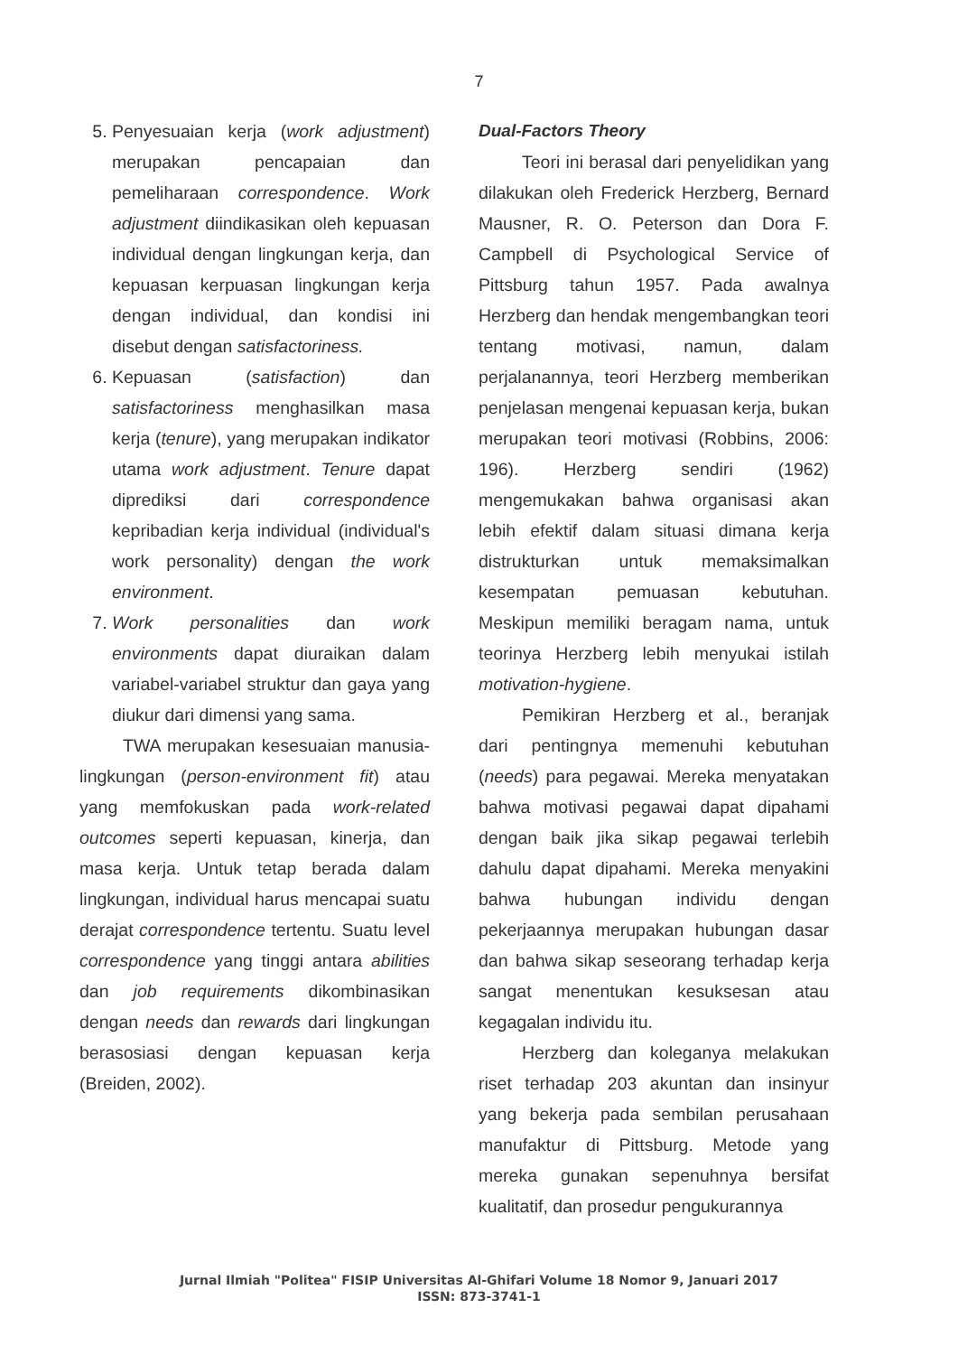7
5. Penyesuaian kerja (work adjustment) merupakan pencapaian dan pemeliharaan correspondence. Work adjustment diindikasikan oleh kepuasan individual dengan lingkungan kerja, dan kepuasan kerpuasan lingkungan kerja dengan individual, dan kondisi ini disebut dengan satisfactoriness.
6. Kepuasan (satisfaction) dan satisfactoriness menghasilkan masa kerja (tenure), yang merupakan indikator utama work adjustment. Tenure dapat diprediksi dari correspondence kepribadian kerja individual (individual's work personality) dengan the work environment.
7. Work personalities dan work environments dapat diuraikan dalam variabel-variabel struktur dan gaya yang diukur dari dimensi yang sama.
TWA merupakan kesesuaian manusia-lingkungan (person-environment fit) atau yang memfokuskan pada work-related outcomes seperti kepuasan, kinerja, dan masa kerja. Untuk tetap berada dalam lingkungan, individual harus mencapai suatu derajat correspondence tertentu. Suatu level correspondence yang tinggi antara abilities dan job requirements dikombinasikan dengan needs dan rewards dari lingkungan berasosiasi dengan kepuasan kerja (Breiden, 2002).
Dual-Factors Theory
Teori ini berasal dari penyelidikan yang dilakukan oleh Frederick Herzberg, Bernard Mausner, R. O. Peterson dan Dora F. Campbell di Psychological Service of Pittsburg tahun 1957. Pada awalnya Herzberg dan hendak mengembangkan teori tentang motivasi, namun, dalam perjalanannya, teori Herzberg memberikan penjelasan mengenai kepuasan kerja, bukan merupakan teori motivasi (Robbins, 2006: 196). Herzberg sendiri (1962) mengemukakan bahwa organisasi akan lebih efektif dalam situasi dimana kerja distrukturkan untuk memaksimalkan kesempatan pemuasan kebutuhan. Meskipun memiliki beragam nama, untuk teorinya Herzberg lebih menyukai istilah motivation-hygiene.
Pemikiran Herzberg et al., beranjak dari pentingnya memenuhi kebutuhan (needs) para pegawai. Mereka menyatakan bahwa motivasi pegawai dapat dipahami dengan baik jika sikap pegawai terlebih dahulu dapat dipahami. Mereka menyakini bahwa hubungan individu dengan pekerjaannya merupakan hubungan dasar dan bahwa sikap seseorang terhadap kerja sangat menentukan kesuksesan atau kegagalan individu itu.
Herzberg dan koleganya melakukan riset terhadap 203 akuntan dan insinyur yang bekerja pada sembilan perusahaan manufaktur di Pittsburg. Metode yang mereka gunakan sepenuhnya bersifat kualitatif, dan prosedur pengukurannya
Jurnal Ilmiah "Politea" FISIP Universitas Al-Ghifari Volume 18 Nomor 9, Januari 2017
ISSN: 873-3741-1